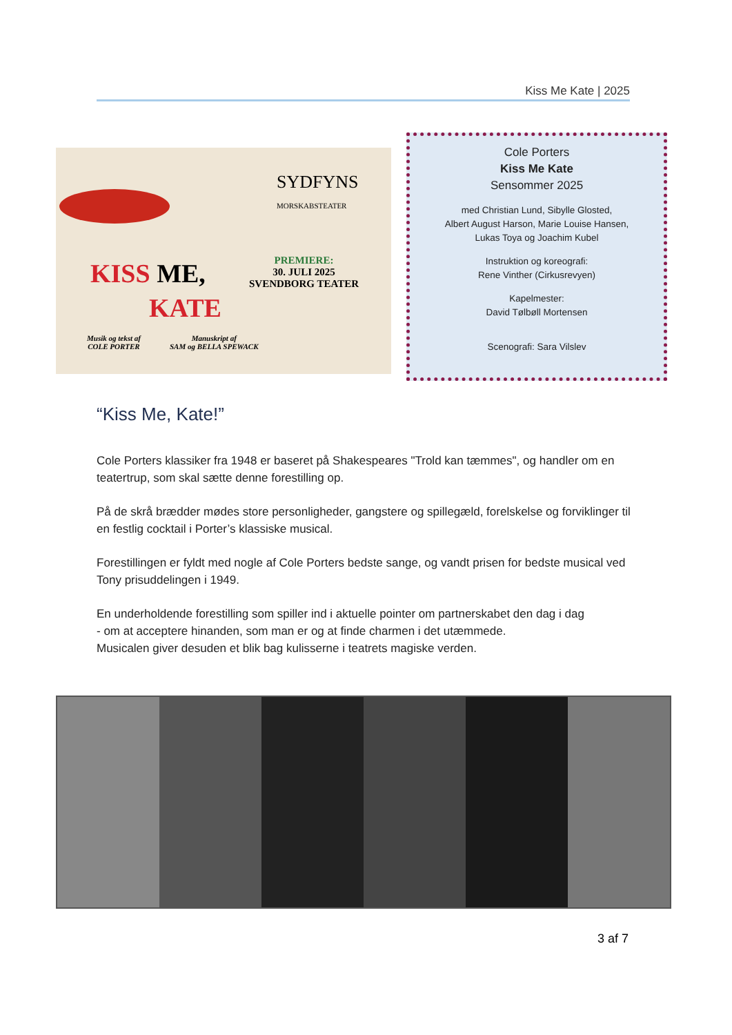Kiss Me Kate | 2025
SYDFYNS
MORSKABSTEATER
KISS ME,
KATE
PREMIERE:
30. JULI 2025
SVENDBORG TEATER
Musik og tekst af
COLE PORTER
Manuskript af
SAM og BELLA SPEWACK
Cole Porters
Kiss Me Kate
Sensommer 2025
med Christian Lund, Sibylle Glosted,
Albert August Harson, Marie Louise Hansen,
Lukas Toya og Joachim Kubel
Instruktion og koreografi:
Rene Vinther (Cirkusrevyen)
Kapelmester:
David Tølbøll Mortensen
Scenografi: Sara Vilslev
“Kiss Me, Kate!”
Cole Porters klassiker fra 1948 er baseret på Shakespeares "Trold kan tæmmes", og handler om en teatertrup, som skal sætte denne forestilling op.
På de skrå brædder mødes store personligheder, gangstere og spillegæld, forelskelse og forviklinger til en festlig cocktail i Porter’s klassiske musical.
Forestillingen er fyldt med nogle af Cole Porters bedste sange, og vandt prisen for bedste musical ved Tony prisuddelingen i 1949.
En underholdende forestilling som spiller ind i aktuelle pointer om partnerskabet den dag i dag
- om at acceptere hinanden, som man er og at finde charmen i det utæmmede.
Musicalen giver desuden et blik bag kulisserne i teatrets magiske verden.
3 af 7